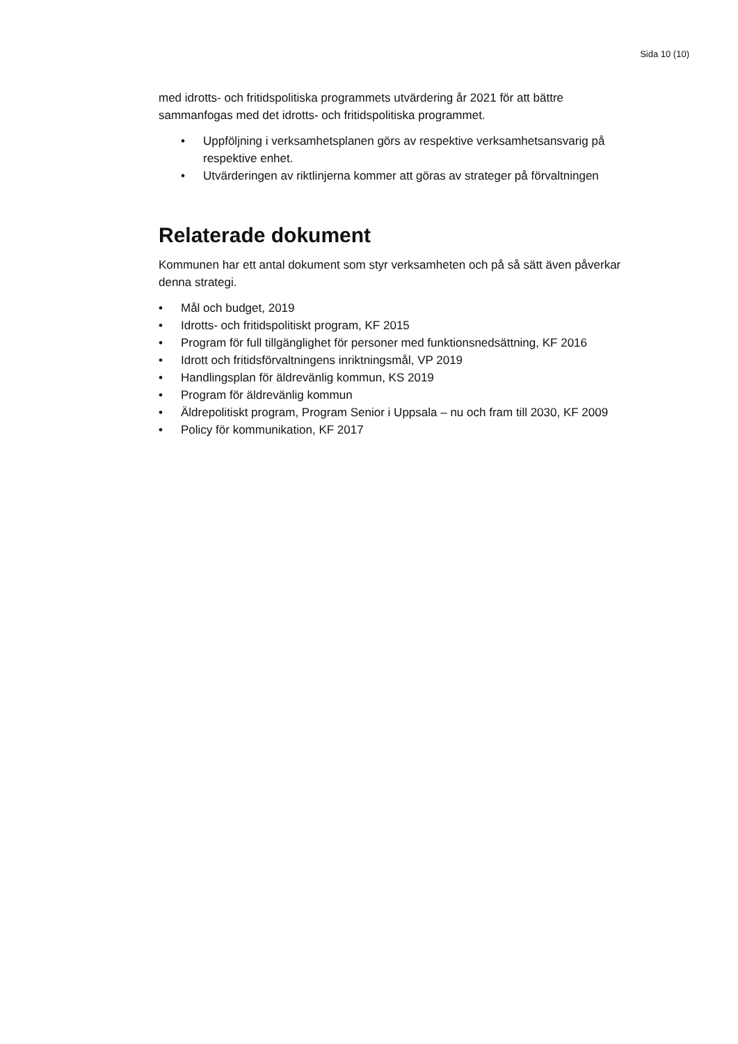Sida 10 (10)
med idrotts- och fritidspolitiska programmets utvärdering år 2021 för att bättre sammanfogas med det idrotts- och fritidspolitiska programmet.
• Uppföljning i verksamhetsplanen görs av respektive verksamhetsansvarig på respektive enhet.
• Utvärderingen av riktlinjerna kommer att göras av strateger på förvaltningen
Relaterade dokument
Kommunen har ett antal dokument som styr verksamheten och på så sätt även påverkar denna strategi.
• Mål och budget, 2019
• Idrotts- och fritidspolitiskt program, KF 2015
• Program för full tillgänglighet för personer med funktionsnedsättning, KF 2016
• Idrott och fritidsförvaltningens inriktningsmål, VP 2019
• Handlingsplan för äldrevänlig kommun, KS 2019
• Program för äldrevänlig kommun
• Äldrepolitiskt program, Program Senior i Uppsala – nu och fram till 2030, KF 2009
• Policy för kommunikation, KF 2017